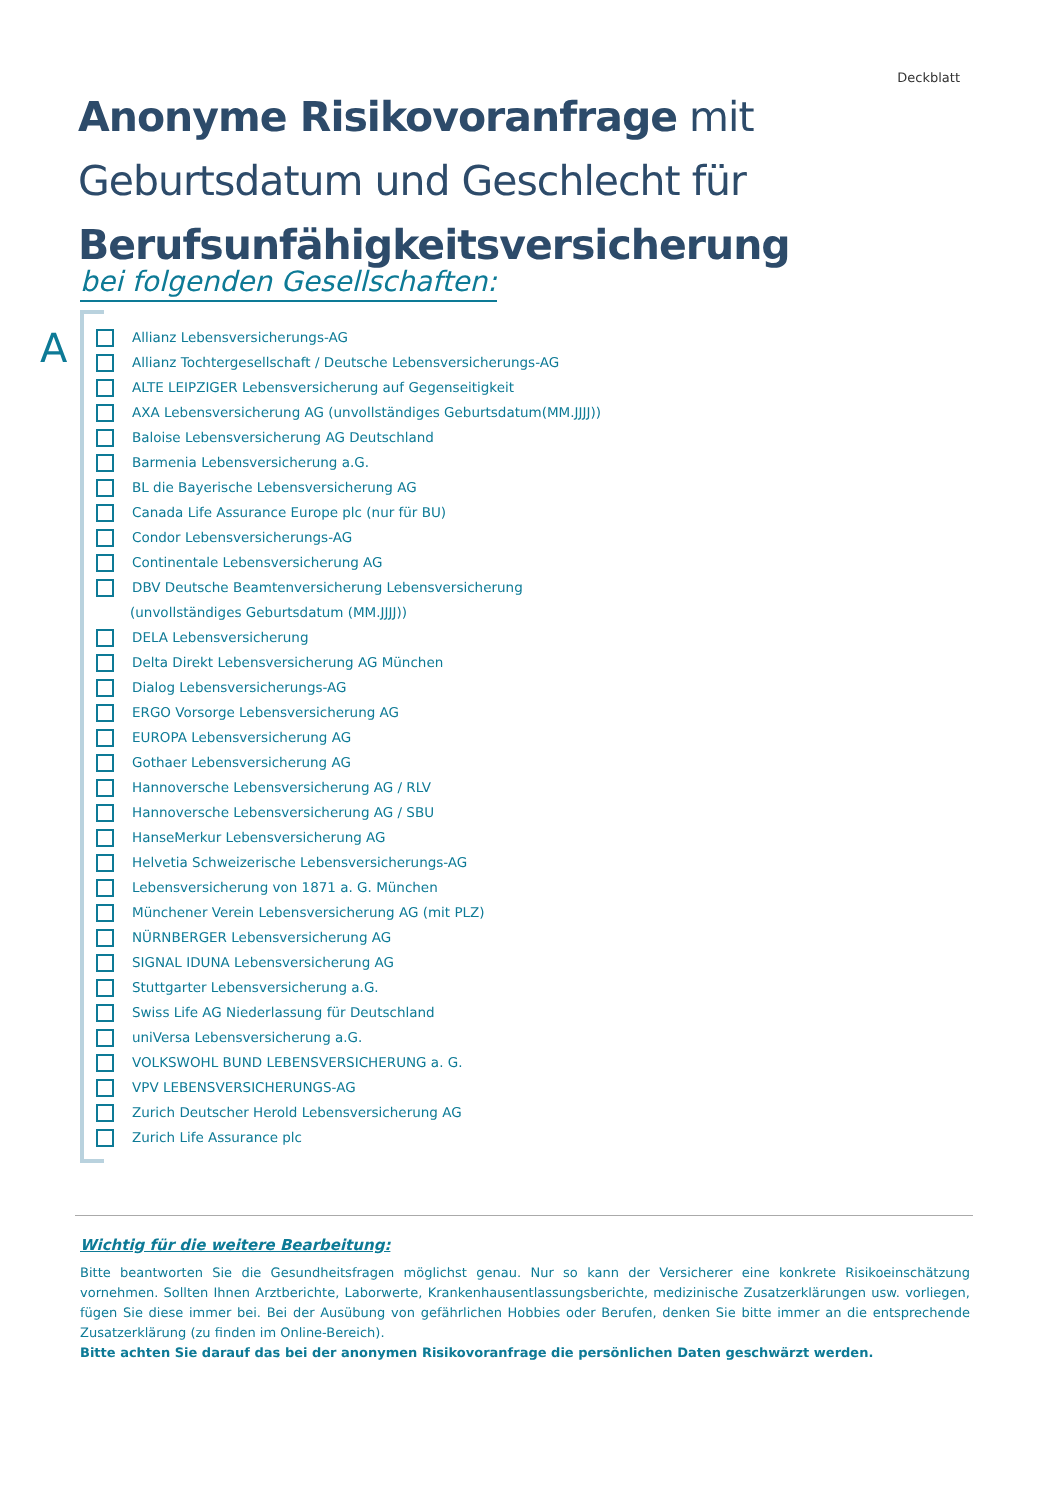Deckblatt
Anonyme Risikovoranfrage mit Geburtsdatum und Geschlecht für Berufsunfähigkeitsversicherung
bei folgenden Gesellschaften:
A
Allianz Lebensversicherungs-AG
Allianz Tochtergesellschaft / Deutsche Lebensversicherungs-AG
ALTE LEIPZIGER Lebensversicherung auf Gegenseitigkeit
AXA Lebensversicherung AG (unvollständiges Geburtsdatum(MM.JJJJ))
Baloise Lebensversicherung AG Deutschland
Barmenia Lebensversicherung a.G.
BL die Bayerische Lebensversicherung AG
Canada Life Assurance Europe plc (nur für BU)
Condor Lebensversicherungs-AG
Continentale Lebensversicherung AG
DBV Deutsche Beamtenversicherung Lebensversicherung
(unvollständiges Geburtsdatum (MM.JJJJ))
DELA Lebensversicherung
Delta Direkt Lebensversicherung AG München
Dialog Lebensversicherungs-AG
ERGO Vorsorge Lebensversicherung AG
EUROPA Lebensversicherung AG
Gothaer Lebensversicherung AG
Hannoversche Lebensversicherung AG / RLV
Hannoversche Lebensversicherung AG / SBU
HanseMerkur Lebensversicherung AG
Helvetia Schweizerische Lebensversicherungs-AG
Lebensversicherung von 1871 a. G. München
Münchener Verein Lebensversicherung AG (mit PLZ)
NÜRNBERGER Lebensversicherung AG
SIGNAL IDUNA Lebensversicherung AG
Stuttgarter Lebensversicherung a.G.
Swiss Life AG Niederlassung für Deutschland
uniVersa Lebensversicherung a.G.
VOLKSWOHL BUND LEBENSVERSICHERUNG a. G.
VPV LEBENSVERSICHERUNGS-AG
Zurich Deutscher Herold Lebensversicherung AG
Zurich Life Assurance plc
Wichtig für die weitere Bearbeitung:
Bitte beantworten Sie die Gesundheitsfragen möglichst genau. Nur so kann der Versicherer eine konkrete Risikoeinschätzung vornehmen. Sollten Ihnen Arztberichte, Laborwerte, Krankenhausentlassungsberichte, medizinische Zusatzerklärungen usw. vorliegen, fügen Sie diese immer bei. Bei der Ausübung von gefährlichen Hobbies oder Berufen, denken Sie bitte immer an die entsprechende Zusatzerklärung (zu finden im Online-Bereich).
Bitte achten Sie darauf das bei der anonymen Risikovoranfrage die persönlichen Daten geschwärzt werden.